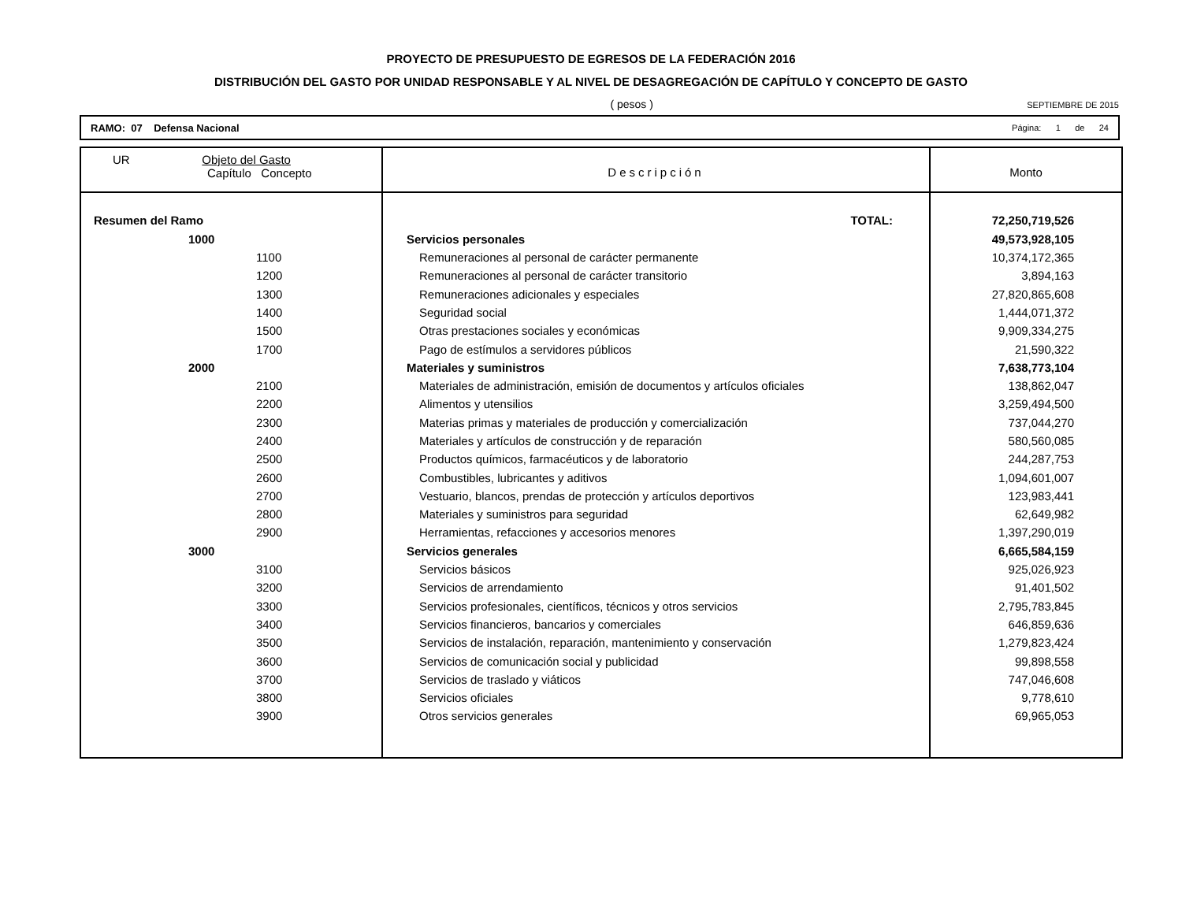PROYECTO DE PRESUPUESTO DE EGRESOS DE LA FEDERACIÓN 2016
DISTRIBUCIÓN DEL GASTO POR UNIDAD RESPONSABLE Y AL NIVEL DE DESAGREGACIÓN DE CAPÍTULO Y CONCEPTO DE GASTO
( pesos )
SEPTIEMBRE DE 2015
RAMO: 07 Defensa Nacional Página: 1 de 24
| UR Objeto del Gasto Capítulo Concepto | Descripción | Monto |
| --- | --- | --- |
| Resumen del Ramo | TOTAL: | 72,250,719,526 |
| 1000 | Servicios personales | 49,573,928,105 |
| 1100 | Remuneraciones al personal de carácter permanente | 10,374,172,365 |
| 1200 | Remuneraciones al personal de carácter transitorio | 3,894,163 |
| 1300 | Remuneraciones adicionales y especiales | 27,820,865,608 |
| 1400 | Seguridad social | 1,444,071,372 |
| 1500 | Otras prestaciones sociales y económicas | 9,909,334,275 |
| 1700 | Pago de estímulos a servidores públicos | 21,590,322 |
| 2000 | Materiales y suministros | 7,638,773,104 |
| 2100 | Materiales de administración, emisión de documentos y artículos oficiales | 138,862,047 |
| 2200 | Alimentos y utensilios | 3,259,494,500 |
| 2300 | Materias primas y materiales de producción y comercialización | 737,044,270 |
| 2400 | Materiales y artículos de construcción y de reparación | 580,560,085 |
| 2500 | Productos químicos, farmacéuticos y de laboratorio | 244,287,753 |
| 2600 | Combustibles, lubricantes y aditivos | 1,094,601,007 |
| 2700 | Vestuario, blancos, prendas de protección y artículos deportivos | 123,983,441 |
| 2800 | Materiales y suministros para seguridad | 62,649,982 |
| 2900 | Herramientas, refacciones y accesorios menores | 1,397,290,019 |
| 3000 | Servicios generales | 6,665,584,159 |
| 3100 | Servicios básicos | 925,026,923 |
| 3200 | Servicios de arrendamiento | 91,401,502 |
| 3300 | Servicios profesionales, científicos, técnicos y otros servicios | 2,795,783,845 |
| 3400 | Servicios financieros, bancarios y comerciales | 646,859,636 |
| 3500 | Servicios de instalación, reparación, mantenimiento y conservación | 1,279,823,424 |
| 3600 | Servicios de comunicación social y publicidad | 99,898,558 |
| 3700 | Servicios de traslado y viáticos | 747,046,608 |
| 3800 | Servicios oficiales | 9,778,610 |
| 3900 | Otros servicios generales | 69,965,053 |